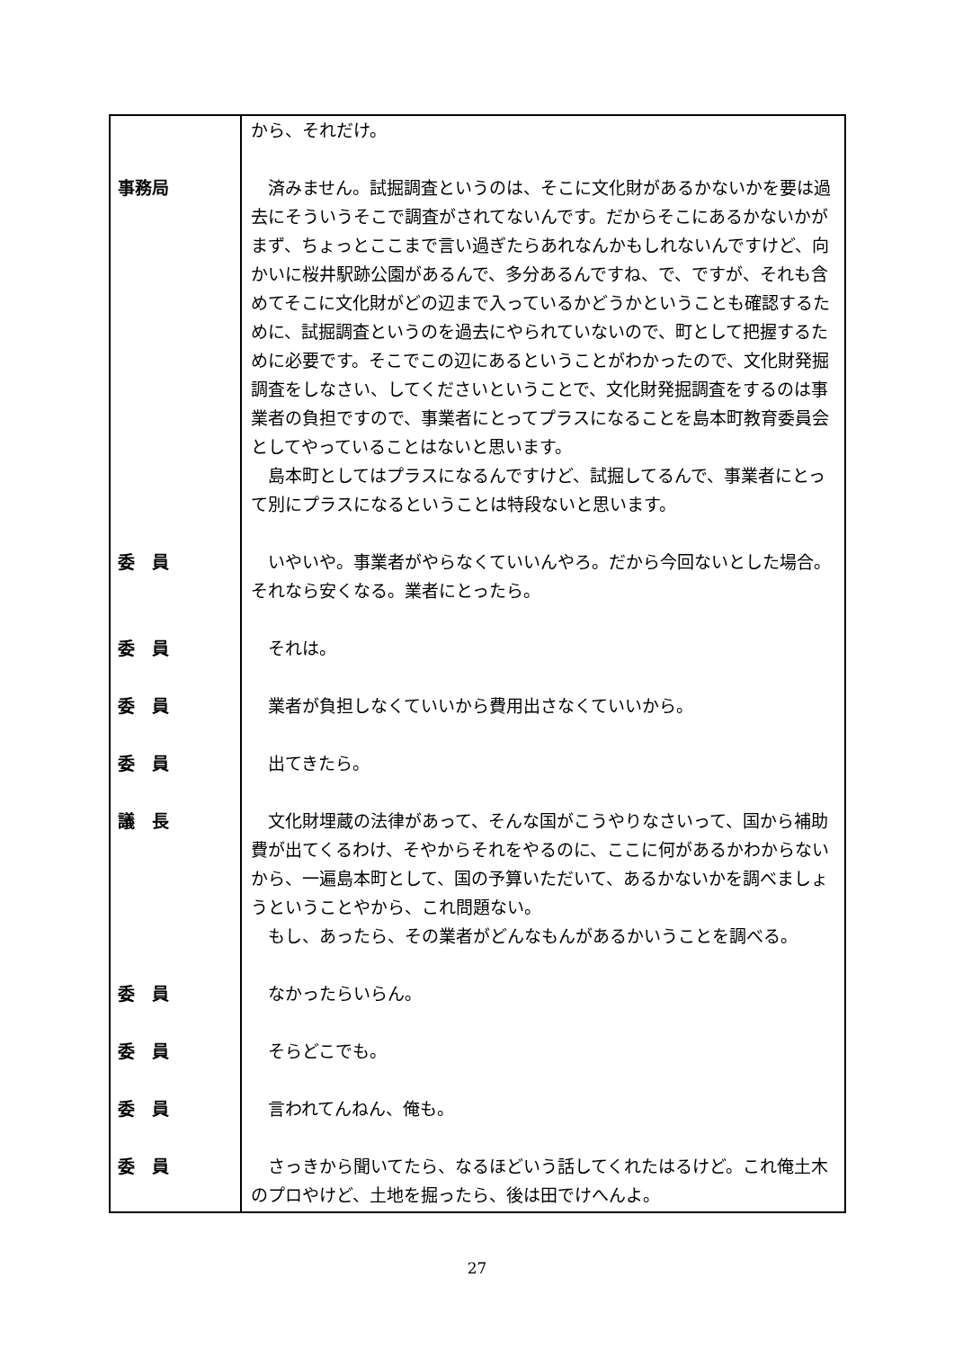| | から、それだけ。 |
| 事務局 | 済みません。試掘調査というのは、そこに文化財があるかないかを要は過去にそういうそこで調査がされてないんです。だからそこにあるかないかがまず、ちょっとここまで言い過ぎたらあれなんかもしれないんですけど、向かいに桜井駅跡公園があるんで、多分あるんですね、で、ですが、それも含めてそこに文化財がどの辺まで入っているかどうかということも確認するために、試掘調査というのを過去にやられていないので、町として把握するために必要です。そこでこの辺にあるということがわかったので、文化財発掘調査をしなさい、してくださいということで、文化財発掘調査をするのは事業者の負担ですので、事業者にとってプラスになることを島本町教育委員会としてやっていることはないと思います。 島本町としてはプラスになるんですけど、試掘してるんで、事業者にとって別にプラスになるということは特段ないと思います。 |
| 委 員 | いやいや。事業者がやらなくていいんやろ。だから今回ないとした場合。それなら安くなる。業者にとったら。 |
| 委 員 | それは。 |
| 委 員 | 業者が負担しなくていいから費用出さなくていいから。 |
| 委 員 | 出てきたら。 |
| 議 長 | 文化財埋蔵の法律があって、そんな国がこうやりなさいって、国から補助費が出てくるわけ、そやからそれをやるのに、ここに何があるかわからないから、一遍島本町として、国の予算いただいて、あるかないかを調べましょうということやから、これ問題ない。 もし、あったら、その業者がどんなもんがあるかいうことを調べる。 |
| 委 員 | なかったらいらん。 |
| 委 員 | そらどこでも。 |
| 委 員 | 言われてんねん、俺も。 |
| 委 員 | さっきから聞いてたら、なるほどいう話してくれたはるけど。これ俺土木のプロやけど、土地を掘ったら、後は田でけへんよ。 |
27